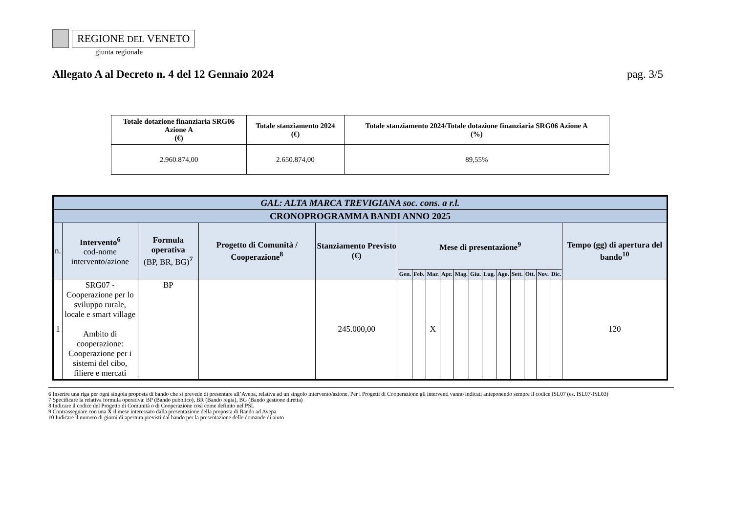REGIONE DEL VENETO
giunta regionale
Allegato A al Decreto n. 4 del 12 Gennaio 2024 pag. 3/5
| Totale dotazione finanziaria SRG06 Azione A (€) | Totale stanziamento 2024 (€) | Totale stanziamento 2024/Totale dotazione finanziaria SRG06 Azione A (%) |
| --- | --- | --- |
| 2.960.874,00 | 2.650.874,00 | 89,55% |
| GAL: ALTA MARCA TREVIGIANA soc. cons. a r.l. | | | | | | | | | | | | | | | | | |
| --- | --- | --- | --- | --- | --- | --- | --- | --- | --- | --- | --- | --- | --- | --- | --- | --- | --- |
| CRONOPROGRAMMA BANDI ANNO 2025 | | | | | | | | | | | | | | | | | |
| n. | Intervento<sup>6</sup> cod-nome intervento/azione | Formula operativa (BP, BR, BG)<sup>7</sup> | Progetto di Comunità / Cooperazione<sup>8</sup> | Stanziamento Previsto (€) | Mese di presentazione<sup>9</sup> | | | | | | | | | | | | Tempo (gg) di apertura del bando<sup>10</sup> |
| | | | | | Gen. | Feb. | Mar. | Apr. | Mag. | Giu. | Lug. | Ago. | Sett. | Ott. | Nov. | Dic. | |
| 1 | SRG07 - Cooperazione per lo sviluppo rurale, locale e smart village Ambito di cooperazione: Cooperazione per i sistemi del cibo, filiere e mercati | BP | | 245.000,00 | | | X | | | | | | | | | | 120 |
6 Inserire una riga per ogni singola proposta di bando che si prevede di presentare all’Avepa, relativa ad un singolo intervento/azione. Per i Progetti di Cooperazione gli interventi vanno indicati anteponendo sempre il codice ISL07 (es. ISL07-ISL03)
7 Specificare la relativa formula operativa: BP (Bando pubblico), BR (Bando regia), BG (Bando gestione diretta)
8 Indicare il codice del Progetto di Comunità o di Cooperazione così come definito nel PSL
9 Contrassegnare con una X il mese interessato dalla presentazione della proposta di Bando ad Avepa
10 Indicare il numero di giorni di apertura previsti dal bando per la presentazione delle domande di aiuto